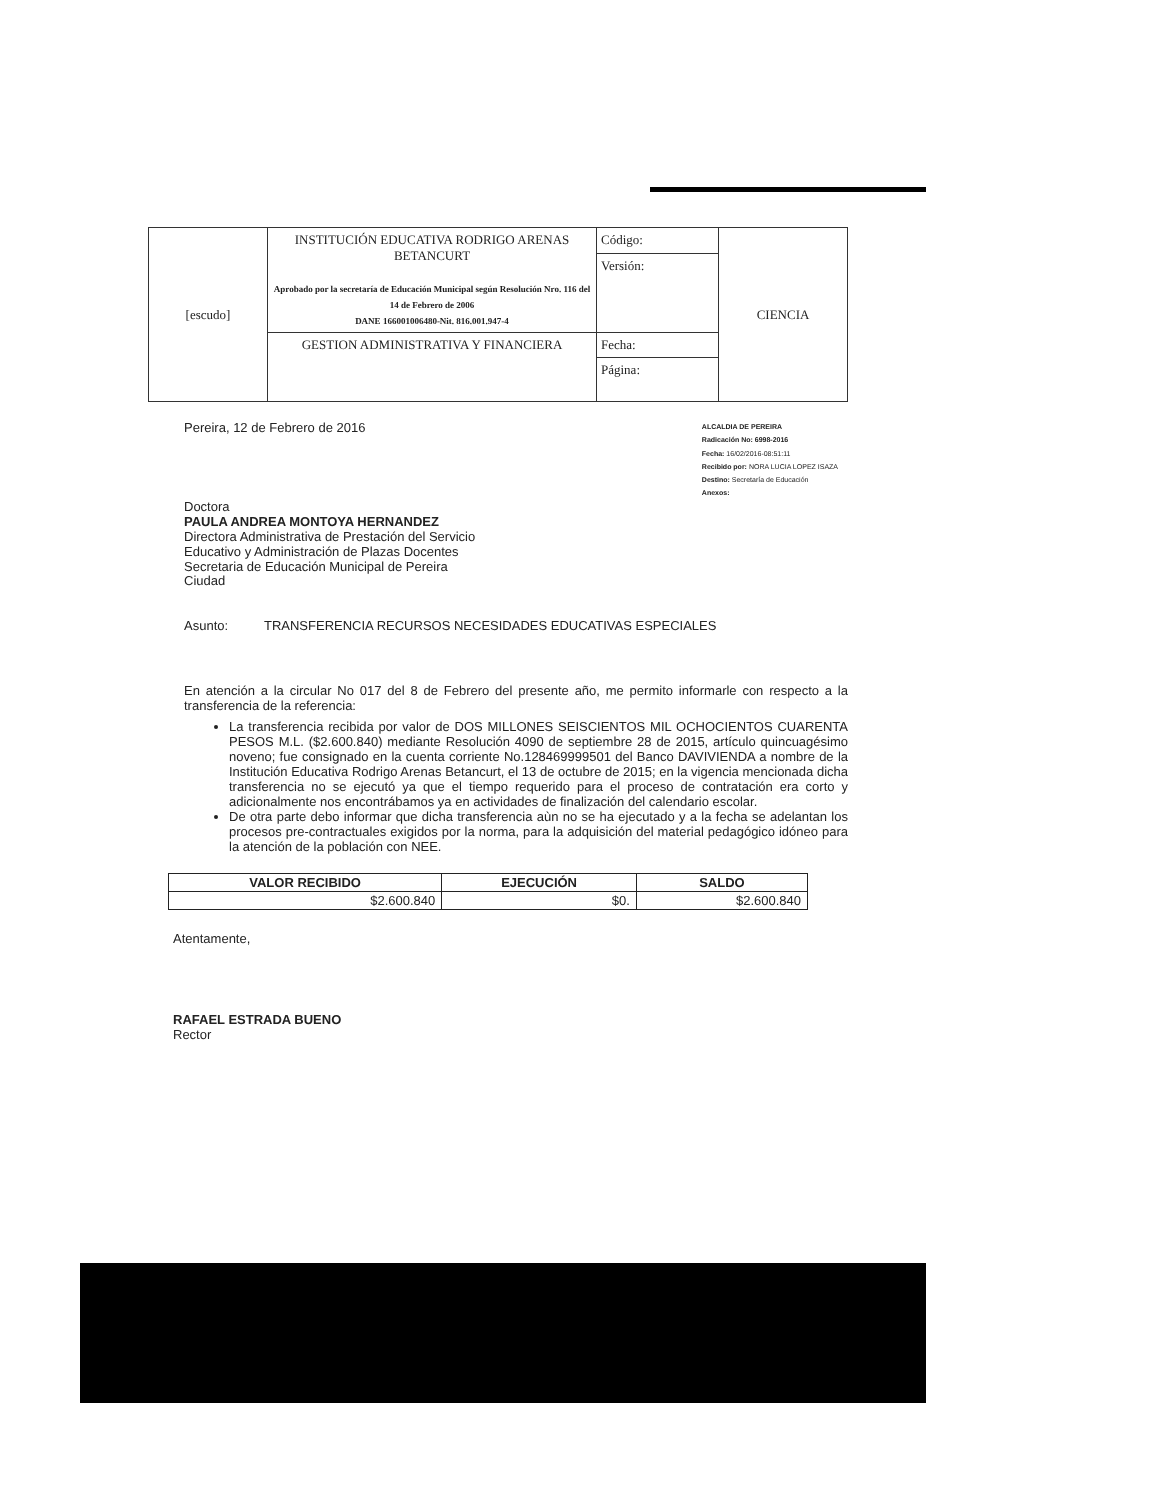| [escudo] | INSTITUCIÓN EDUCATIVA RODRIGO ARENAS BETANCURT Aprobado por la secretaría de Educación Municipal según Resolución Nro. 116 del 14 de Febrero de 2006 DANE 166001006480-Nit. 816.001.947-4 | Código: | CIENCIA |
| | | Versión: | |
| | GESTION ADMINISTRATIVA Y FINANCIERA | Fecha: | |
| | | Página: | |
Pereira, 12 de Febrero de 2016
ALCALDIA DE PEREIRA
Radicación No: 6998-2016
Fecha: 16/02/2016-08:51:11
Recibido por: NORA LUCIA LOPEZ ISAZA
Destino: Secretaría de Educación
Anexos:
Doctora
PAULA ANDREA MONTOYA HERNANDEZ
Directora Administrativa de Prestación del Servicio
Educativo y Administración de Plazas Docentes
Secretaria de Educación Municipal de Pereira
Ciudad
Asunto: TRANSFERENCIA RECURSOS NECESIDADES EDUCATIVAS ESPECIALES
En atención a la circular No 017 del 8 de Febrero del presente año, me permito informarle con respecto a la transferencia de la referencia:
La transferencia recibida por valor de DOS MILLONES SEISCIENTOS MIL OCHOCIENTOS CUARENTA PESOS M.L. ($2.600.840) mediante Resolución 4090 de septiembre 28 de 2015, artículo quincuagésimo noveno; fue consignado en la cuenta corriente No.128469999501 del Banco DAVIVIENDA a nombre de la Institución Educativa Rodrigo Arenas Betancurt, el 13 de octubre de 2015; en la vigencia mencionada dicha transferencia no se ejecutó ya que el tiempo requerido para el proceso de contratación era corto y adicionalmente nos encontrábamos ya en actividades de finalización del calendario escolar.
De otra parte debo informar que dicha transferencia aùn no se ha ejecutado y a la fecha se adelantan los procesos pre-contractuales exigidos por la norma, para la adquisición del material pedagógico idóneo para la atención de la población con NEE.
| VALOR RECIBIDO | EJECUCIÓN | SALDO |
| --- | --- | --- |
| $2.600.840 | $0. | $2.600.840 |
Atentamente,
RAFAEL ESTRADA BUENO
Rector